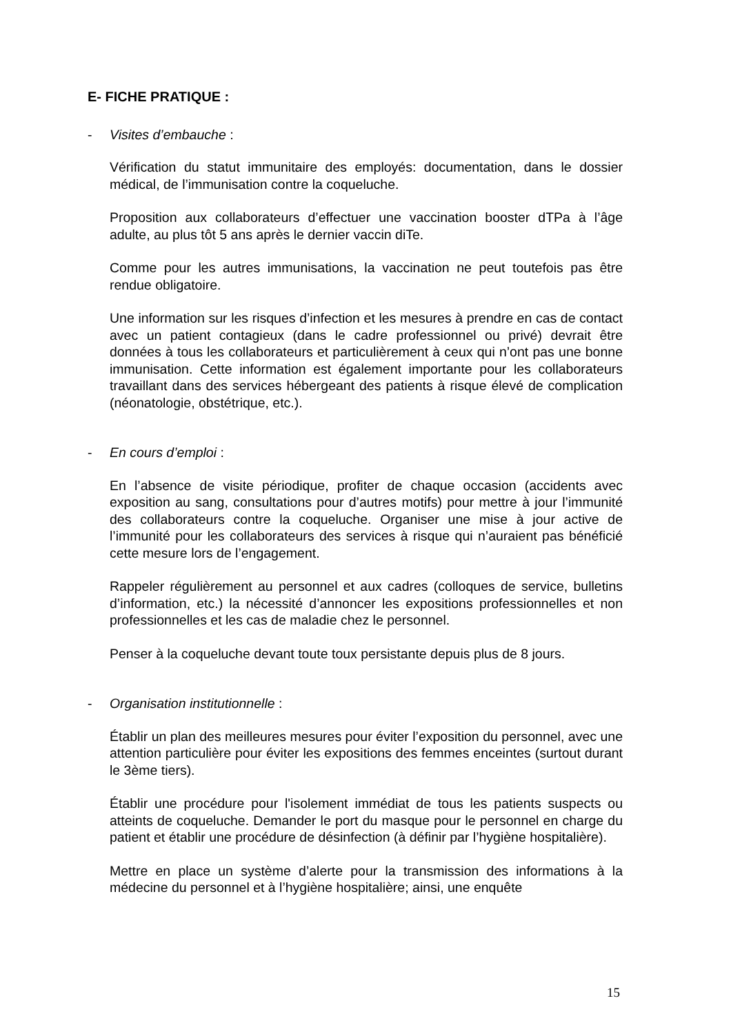E- FICHE PRATIQUE :
- Visites d’embauche :
Vérification du statut immunitaire des employés: documentation, dans le dossier médical, de l’immunisation contre la coqueluche.
Proposition aux collaborateurs d’effectuer une vaccination booster dTPa à l’âge adulte, au plus tôt 5 ans après le dernier vaccin diTe.
Comme pour les autres immunisations, la vaccination ne peut toutefois pas être rendue obligatoire.
Une information sur les risques d’infection et les mesures à prendre en cas de contact avec un patient contagieux (dans le cadre professionnel ou privé) devrait être données à tous les collaborateurs et particulièrement à ceux qui n’ont pas une bonne immunisation. Cette information est également importante pour les collaborateurs travaillant dans des services hébergeant des patients à risque élevé de complication (néonatologie, obstétrique, etc.).
- En cours d’emploi :
En l’absence de visite périodique, profiter de chaque occasion (accidents avec exposition au sang, consultations pour d’autres motifs) pour mettre à jour l’immunité des collaborateurs contre la coqueluche. Organiser une mise à jour active de l’immunité pour les collaborateurs des services à risque qui n’auraient pas bénéficié cette mesure lors de l’engagement.
Rappeler régulièrement au personnel et aux cadres (colloques de service, bulletins d’information, etc.) la nécessité d’annoncer les expositions professionnelles et non professionnelles et les cas de maladie chez le personnel.
Penser à la coqueluche devant toute toux persistante depuis plus de 8 jours.
- Organisation institutionnelle :
Établir un plan des meilleures mesures pour éviter l’exposition du personnel, avec une attention particulière pour éviter les expositions des femmes enceintes (surtout durant le 3ème tiers).
Établir une procédure pour l'isolement immédiat de tous les patients suspects ou atteints de coqueluche. Demander le port du masque pour le personnel en charge du patient et établir une procédure de désinfection (à définir par l’hygiène hospitalière).
Mettre en place un système d’alerte pour la transmission des informations à la médecine du personnel et à l’hygiène hospitalière; ainsi, une enquête
15